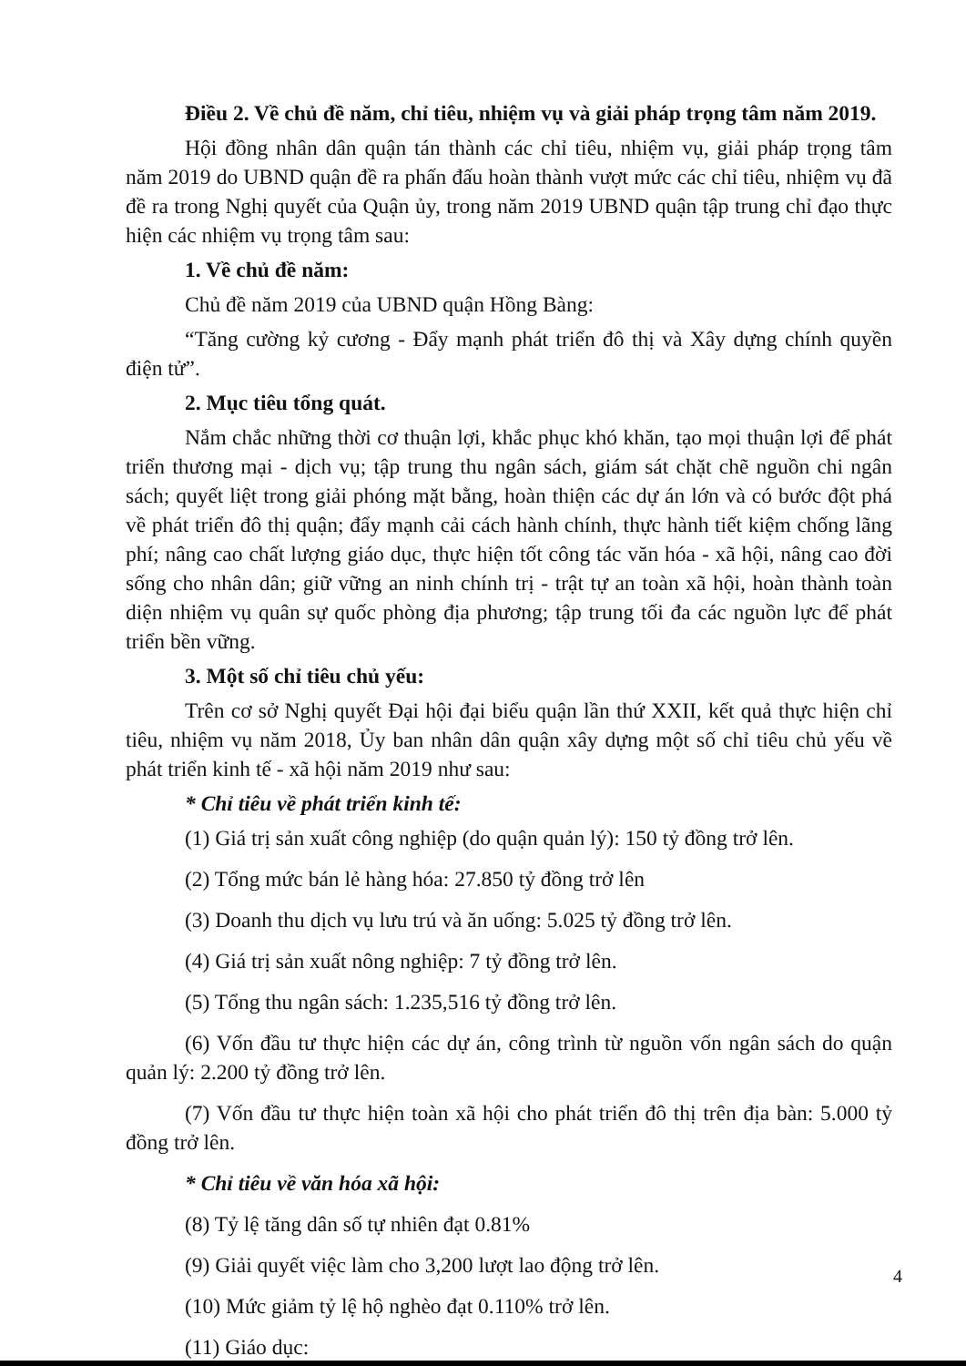Điều 2. Về chủ đề năm, chỉ tiêu, nhiệm vụ và giải pháp trọng tâm năm 2019.
Hội đồng nhân dân quận tán thành các chỉ tiêu, nhiệm vụ, giải pháp trọng tâm năm 2019 do UBND quận đề ra phấn đấu hoàn thành vượt mức các chỉ tiêu, nhiệm vụ đã đề ra trong Nghị quyết của Quận ủy, trong năm 2019 UBND quận tập trung chỉ đạo thực hiện các nhiệm vụ trọng tâm sau:
1. Về chủ đề năm:
Chủ đề năm 2019 của UBND quận Hồng Bàng:
“Tăng cường kỷ cương - Đẩy mạnh phát triển đô thị và Xây dựng chính quyền điện tử”.
2. Mục tiêu tổng quát.
Nắm chắc những thời cơ thuận lợi, khắc phục khó khăn, tạo mọi thuận lợi để phát triển thương mại - dịch vụ; tập trung thu ngân sách, giám sát chặt chẽ nguồn chi ngân sách; quyết liệt trong giải phóng mặt bằng, hoàn thiện các dự án lớn và có bước đột phá về phát triển đô thị quận; đẩy mạnh cải cách hành chính, thực hành tiết kiệm chống lãng phí; nâng cao chất lượng giáo dục, thực hiện tốt công tác văn hóa - xã hội, nâng cao đời sống cho nhân dân; giữ vững an ninh chính trị - trật tự an toàn xã hội, hoàn thành toàn diện nhiệm vụ quân sự quốc phòng địa phương; tập trung tối đa các nguồn lực để phát triển bền vững.
3. Một số chỉ tiêu chủ yếu:
Trên cơ sở Nghị quyết Đại hội đại biểu quận lần thứ XXII, kết quả thực hiện chỉ tiêu, nhiệm vụ năm 2018, Ủy ban nhân dân quận xây dựng một số chỉ tiêu chủ yếu về phát triển kinh tế - xã hội năm 2019 như sau:
* Chỉ tiêu về phát triển kinh tế:
(1) Giá trị sản xuất công nghiệp (do quận quản lý): 150 tỷ đồng trở lên.
(2) Tổng mức bán lẻ hàng hóa: 27.850 tỷ đồng trở lên
(3) Doanh thu dịch vụ lưu trú và ăn uống: 5.025 tỷ đồng trở lên.
(4) Giá trị sản xuất nông nghiệp: 7 tỷ đồng trở lên.
(5) Tổng thu ngân sách: 1.235,516 tỷ đồng trở lên.
(6) Vốn đầu tư thực hiện các dự án, công trình từ nguồn vốn ngân sách do quận quản lý: 2.200 tỷ đồng trở lên.
(7) Vốn đầu tư thực hiện toàn xã hội cho phát triển đô thị trên địa bàn: 5.000 tỷ đồng trở lên.
* Chỉ tiêu về văn hóa xã hội:
(8) Tỷ lệ tăng dân số tự nhiên đạt 0.81%
(9) Giải quyết việc làm cho 3,200 lượt lao động trở lên.
(10) Mức giảm tỷ lệ hộ nghèo đạt 0.110% trở lên.
(11) Giáo dục:
4